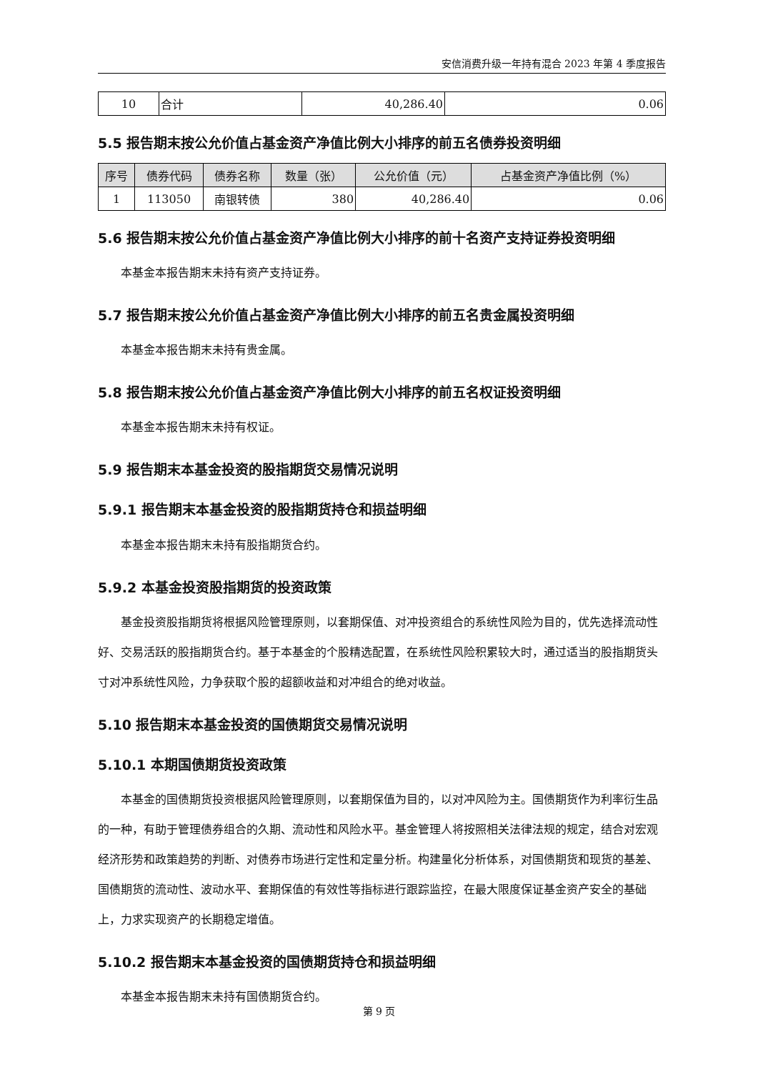安信消费升级一年持有混合 2023 年第 4 季度报告
| 10 | 合计 | 40,286.40 | 0.06 |
5.5 报告期末按公允价值占基金资产净值比例大小排序的前五名债券投资明细
| 序号 | 债券代码 | 债券名称 | 数量（张） | 公允价值（元） | 占基金资产净值比例（%） |
| --- | --- | --- | --- | --- | --- |
| 1 | 113050 | 南银转债 | 380 | 40,286.40 | 0.06 |
5.6 报告期末按公允价值占基金资产净值比例大小排序的前十名资产支持证券投资明细
本基金本报告期末未持有资产支持证券。
5.7 报告期末按公允价值占基金资产净值比例大小排序的前五名贵金属投资明细
本基金本报告期末未持有贵金属。
5.8 报告期末按公允价值占基金资产净值比例大小排序的前五名权证投资明细
本基金本报告期末未持有权证。
5.9 报告期末本基金投资的股指期货交易情况说明
5.9.1 报告期末本基金投资的股指期货持仓和损益明细
本基金本报告期末未持有股指期货合约。
5.9.2 本基金投资股指期货的投资政策
基金投资股指期货将根据风险管理原则，以套期保值、对冲投资组合的系统性风险为目的，优先选择流动性好、交易活跃的股指期货合约。基于本基金的个股精选配置，在系统性风险积累较大时，通过适当的股指期货头寸对冲系统性风险，力争获取个股的超额收益和对冲组合的绝对收益。
5.10 报告期末本基金投资的国债期货交易情况说明
5.10.1 本期国债期货投资政策
本基金的国债期货投资根据风险管理原则，以套期保值为目的，以对冲风险为主。国债期货作为利率衍生品的一种，有助于管理债券组合的久期、流动性和风险水平。基金管理人将按照相关法律法规的规定，结合对宏观经济形势和政策趋势的判断、对债券市场进行定性和定量分析。构建量化分析体系，对国债期货和现货的基差、国债期货的流动性、波动水平、套期保值的有效性等指标进行跟踪监控，在最大限度保证基金资产安全的基础上，力求实现资产的长期稳定增值。
5.10.2 报告期末本基金投资的国债期货持仓和损益明细
本基金本报告期末未持有国债期货合约。
第 9 页